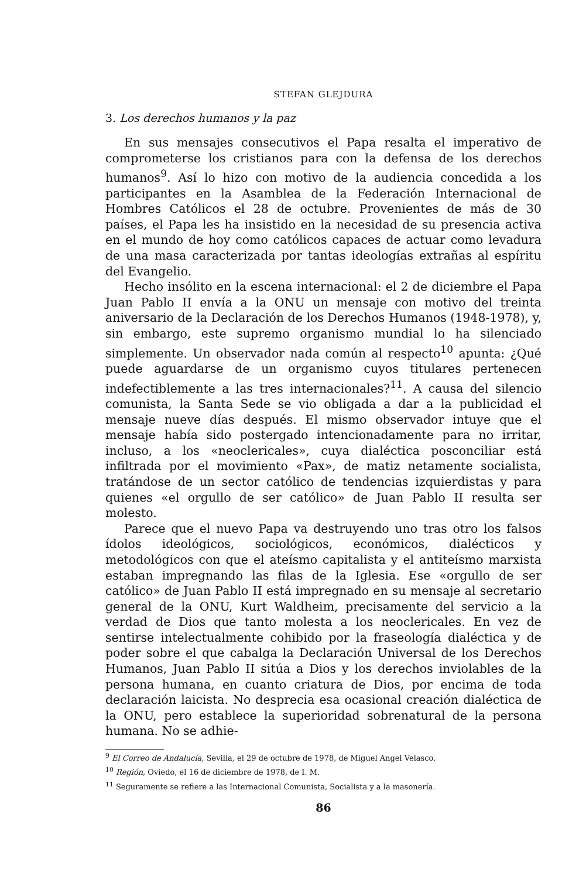STEFAN GLEJDURA
3. Los derechos humanos y la paz
En sus mensajes consecutivos el Papa resalta el imperativo de comprometerse los cristianos para con la defensa de los derechos humanos<sup>9</sup>. Así lo hizo con motivo de la audiencia concedida a los participantes en la Asamblea de la Federación Internacional de Hombres Católicos el 28 de octubre. Provenientes de más de 30 países, el Papa les ha insistido en la necesidad de su presencia activa en el mundo de hoy como católicos capaces de actuar como levadura de una masa caracterizada por tantas ideologías extrañas al espíritu del Evangelio.
Hecho insólito en la escena internacional: el 2 de diciembre el Papa Juan Pablo II envía a la ONU un mensaje con motivo del treinta aniversario de la Declaración de los Derechos Humanos (1948-1978), y, sin embargo, este supremo organismo mundial lo ha silenciado simplemente. Un observador nada común al respecto<sup>10</sup> apunta: ¿Qué puede aguardarse de un organismo cuyos titulares pertenecen indefectiblemente a las tres internacionales?<sup>11</sup>. A causa del silencio comunista, la Santa Sede se vio obligada a dar a la publicidad el mensaje nueve días después. El mismo observador intuye que el mensaje había sido postergado intencionadamente para no irritar, incluso, a los «neoclericales», cuya dialéctica posconciliar está infiltrada por el movimiento «Pax», de matiz netamente socialista, tratándose de un sector católico de tendencias izquierdistas y para quienes «el orgullo de ser católico» de Juan Pablo II resulta ser molesto.
Parece que el nuevo Papa va destruyendo uno tras otro los falsos ídolos ideológicos, sociológicos, económicos, dialécticos y metodológicos con que el ateísmo capitalista y el antiteísmo marxista estaban impregnando las filas de la Iglesia. Ese «orgullo de ser católico» de Juan Pablo II está impregnado en su mensaje al secretario general de la ONU, Kurt Waldheim, precisamente del servicio a la verdad de Dios que tanto molesta a los neoclericales. En vez de sentirse intelectualmente cohibido por la fraseología dialéctica y de poder sobre el que cabalga la Declaración Universal de los Derechos Humanos, Juan Pablo II sitúa a Dios y los derechos inviolables de la persona humana, en cuanto criatura de Dios, por encima de toda declaración laicista. No desprecia esa ocasional creación dialéctica de la ONU, pero establece la superioridad sobrenatural de la persona humana. No se adhie-
<sup>9</sup> El Correo de Andalucía, Sevilla, el 29 de octubre de 1978, de Miguel Angel Velasco.
<sup>10</sup> Región, Oviedo, el 16 de diciembre de 1978, de I. M.
<sup>11</sup> Seguramente se refiere a las Internacional Comunista, Socialista y a la masonería.
86